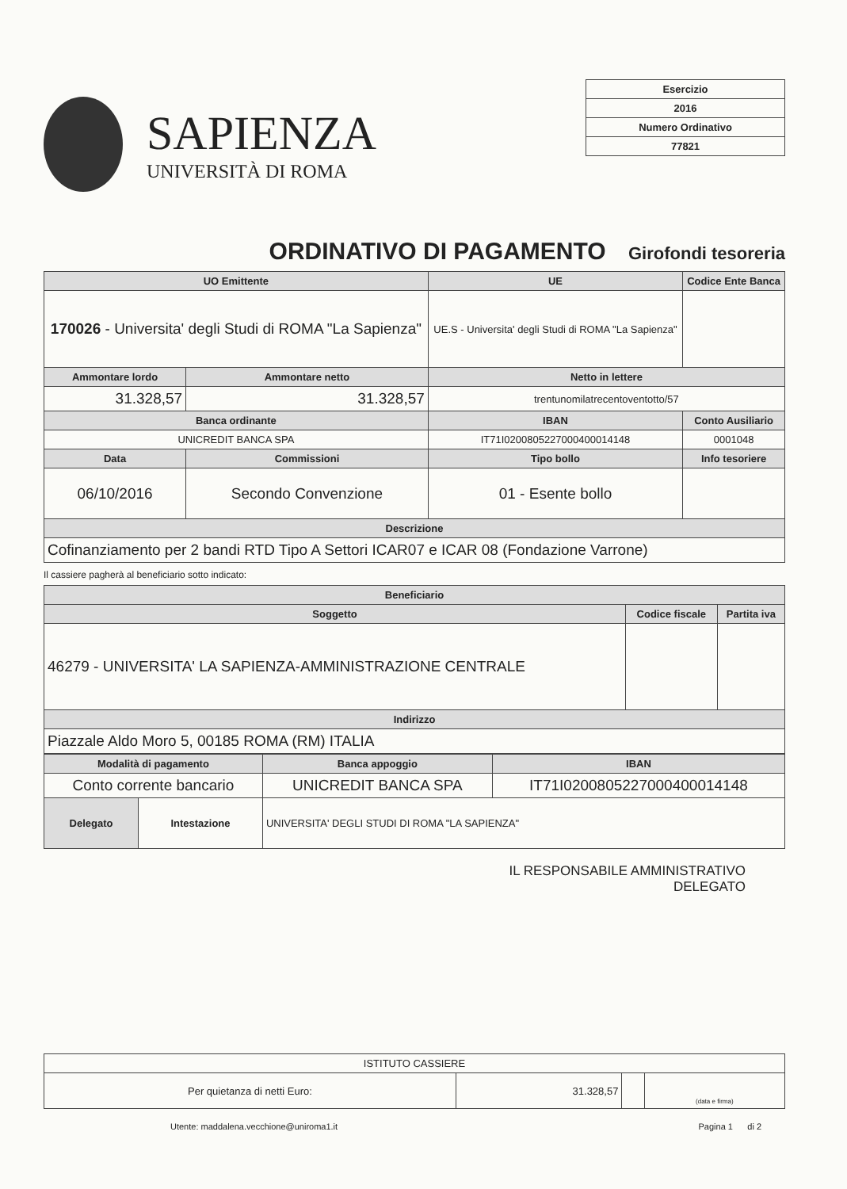SAPIENZA
UNIVERSITÀ DI ROMA
| Esercizio |
| 2016 |
| Numero Ordinativo |
| 77821 |
ORDINATIVO DI PAGAMENTO Girofondi tesoreria
| UO Emittente | | | UE | Codice Ente Banca |
| --- | --- | --- | --- | --- |
| 170026 - Universita' degli Studi di ROMA "La Sapienza" | | | UE.S - Universita' degli Studi di ROMA "La Sapienza" | |
| Ammontare lordo | Ammontare netto | | Netto in lettere | |
| 31.328,57 | 31.328,57 | | trentunomilatrecentoventotto/57 | |
| Banca ordinante | | IBAN | | Conto Ausiliario |
| UNICREDIT BANCA SPA | | IT71I0200805227000400014148 | | 0001048 |
| Data | Commissioni | Tipo bollo | | Info tesoriere |
| 06/10/2016 | Secondo Convenzione | 01 - Esente bollo | | |
| Descrizione | | | | |
| Cofinanziamento per 2 bandi RTD Tipo A Settori ICAR07 e ICAR 08 (Fondazione Varrone) | | | | |
Il cassiere pagherà al beneficiario sotto indicato:
| Beneficiario | | |
| --- | --- | --- |
| Soggetto | Codice fiscale | Partita iva |
| 46279 - UNIVERSITA' LA SAPIENZA-AMMINISTRAZIONE CENTRALE | | |
| Indirizzo | | |
| Piazzale Aldo Moro 5, 00185 ROMA (RM) ITALIA | | |
| Modalità di pagamento | | Banca appoggio | IBAN |
| --- | --- | --- | --- |
| Conto corrente bancario | | UNICREDIT BANCA SPA | IT71I0200805227000400014148 |
| Delegato | Intestazione | UNIVERSITA' DEGLI STUDI DI ROMA "LA SAPIENZA" | |
IL RESPONSABILE AMMINISTRATIVO
DELEGATO
| ISTITUTO CASSIERE | | | |
| Per quietanza di netti Euro: | 31.328,57 | | (data e firma) |
Utente: maddalena.vecchione@uniroma1.it Pagina 1 di 2